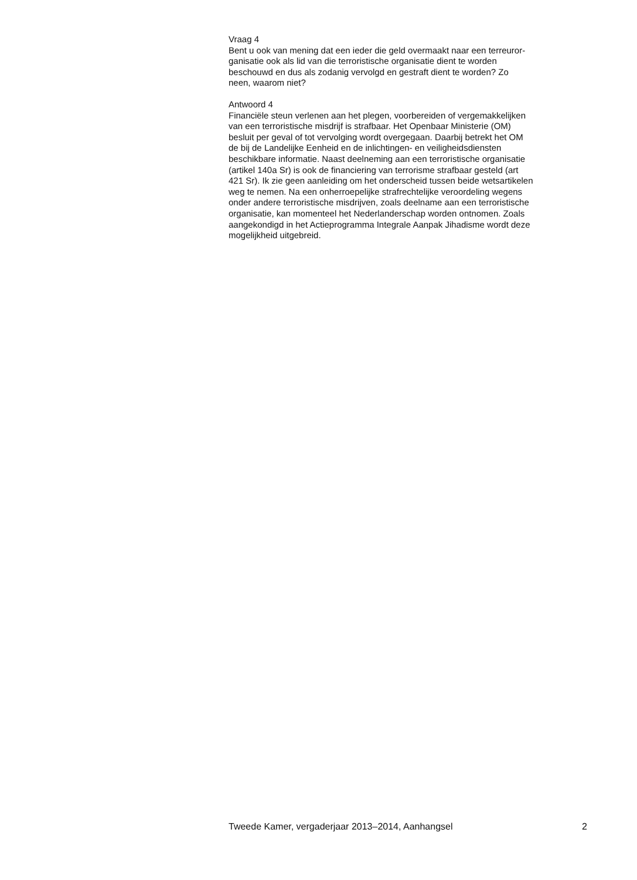Vraag 4
Bent u ook van mening dat een ieder die geld overmaakt naar een terreuror-
ganisatie ook als lid van die terroristische organisatie dient te worden
beschouwd en dus als zodanig vervolgd en gestraft dient te worden? Zo
neen, waarom niet?
Antwoord 4
Financiële steun verlenen aan het plegen, voorbereiden of vergemakkelijken
van een terroristische misdrijf is strafbaar. Het Openbaar Ministerie (OM)
besluit per geval of tot vervolging wordt overgegaan. Daarbij betrekt het OM
de bij de Landelijke Eenheid en de inlichtingen- en veiligheidsdiensten
beschikbare informatie. Naast deelneming aan een terroristische organisatie
(artikel 140a Sr) is ook de financiering van terrorisme strafbaar gesteld (art
421 Sr). Ik zie geen aanleiding om het onderscheid tussen beide wetsartikelen
weg te nemen. Na een onherroepelijke strafrechtelijke veroordeling wegens
onder andere terroristische misdrijven, zoals deelname aan een terroristische
organisatie, kan momenteel het Nederlanderschap worden ontnomen. Zoals
aangekondigd in het Actieprogramma Integrale Aanpak Jihadisme wordt deze
mogelijkheid uitgebreid.
Tweede Kamer, vergaderjaar 2013–2014, Aanhangsel 2